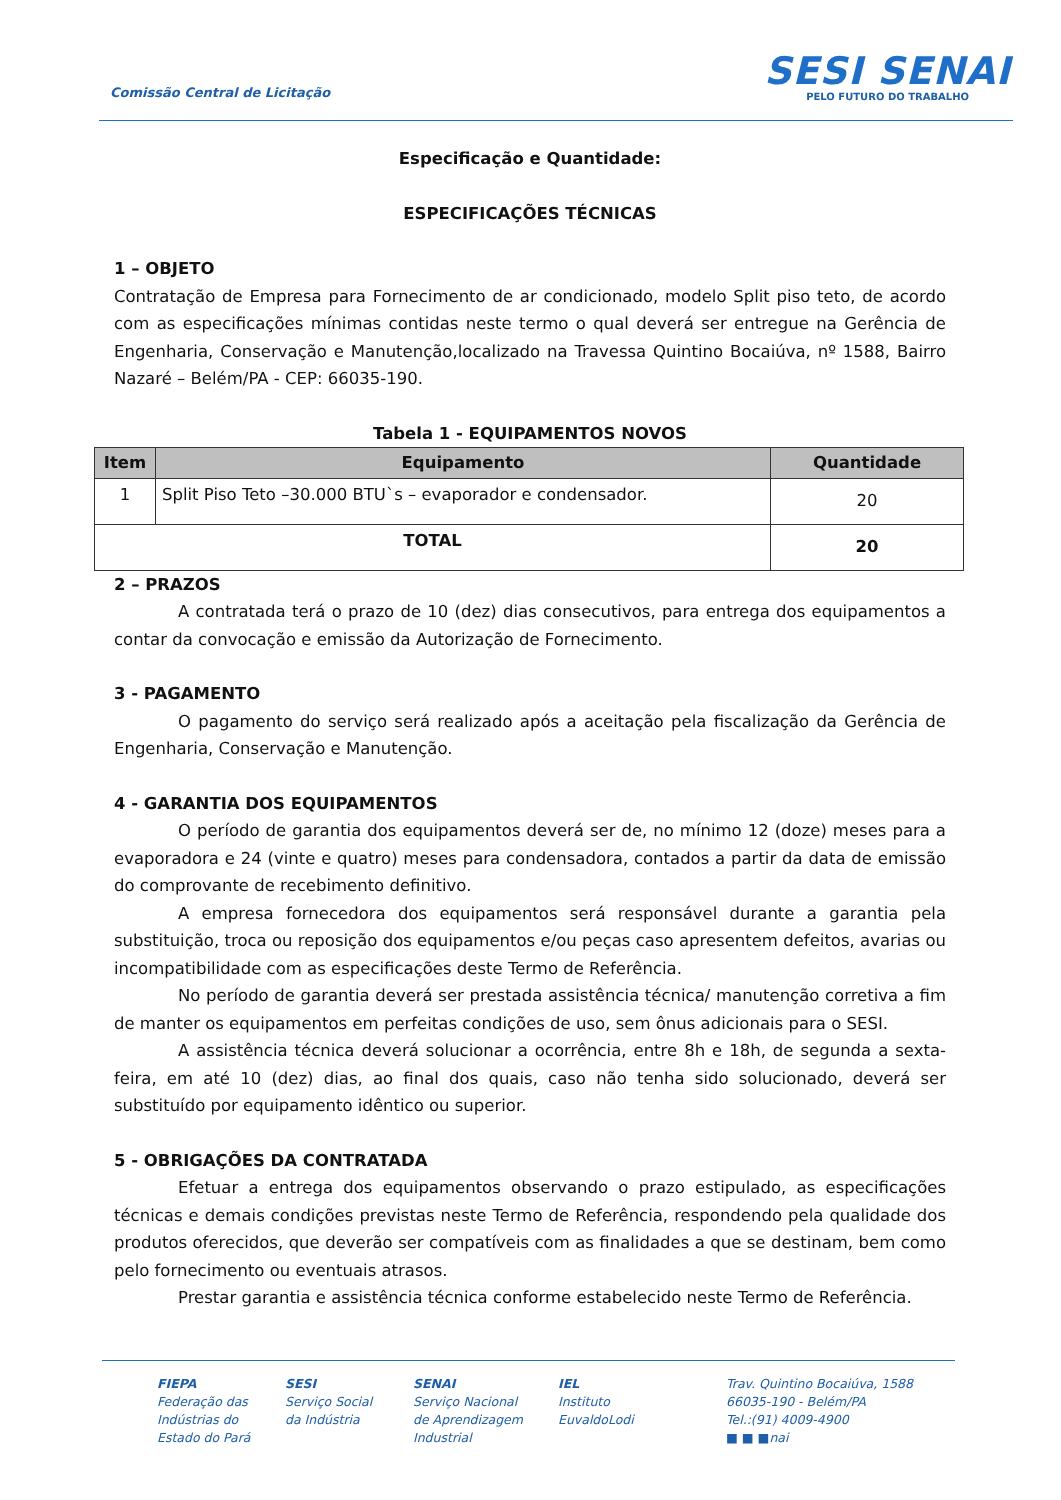Comissão Central de Licitação
SESI SENAI
PELO FUTURO DO TRABALHO
Especificação e Quantidade:
ESPECIFICAÇÕES TÉCNICAS
1 – OBJETO
Contratação de Empresa para Fornecimento de ar condicionado, modelo Split piso teto, de acordo com as especificações mínimas contidas neste termo o qual deverá ser entregue na Gerência de Engenharia, Conservação e Manutenção,localizado na Travessa Quintino Bocaiúva, nº 1588, Bairro Nazaré – Belém/PA - CEP: 66035-190.
Tabela 1 - EQUIPAMENTOS NOVOS
| Item | Equipamento | Quantidade |
| --- | --- | --- |
| 1 | Split Piso Teto –30.000 BTU`s – evaporador e condensador. | 20 |
| TOTAL | | 20 |
2 – PRAZOS
A contratada terá o prazo de 10 (dez) dias consecutivos, para entrega dos equipamentos a contar da convocação e emissão da Autorização de Fornecimento.
3 - PAGAMENTO
O pagamento do serviço será realizado após a aceitação pela fiscalização da Gerência de Engenharia, Conservação e Manutenção.
4 - GARANTIA DOS EQUIPAMENTOS
O período de garantia dos equipamentos deverá ser de, no mínimo 12 (doze) meses para a evaporadora e 24 (vinte e quatro) meses para condensadora, contados a partir da data de emissão do comprovante de recebimento definitivo.
A empresa fornecedora dos equipamentos será responsável durante a garantia pela substituição, troca ou reposição dos equipamentos e/ou peças caso apresentem defeitos, avarias ou incompatibilidade com as especificações deste Termo de Referência.
No período de garantia deverá ser prestada assistência técnica/ manutenção corretiva a fim de manter os equipamentos em perfeitas condições de uso, sem ônus adicionais para o SESI.
A assistência técnica deverá solucionar a ocorrência, entre 8h e 18h, de segunda a sexta-feira, em até 10 (dez) dias, ao final dos quais, caso não tenha sido solucionado, deverá ser substituído por equipamento idêntico ou superior.
5 - OBRIGAÇÕES DA CONTRATADA
Efetuar a entrega dos equipamentos observando o prazo estipulado, as especificações técnicas e demais condições previstas neste Termo de Referência, respondendo pela qualidade dos produtos oferecidos, que deverão ser compatíveis com as finalidades a que se destinam, bem como pelo fornecimento ou eventuais atrasos.
Prestar garantia e assistência técnica conforme estabelecido neste Termo de Referência.
FIEPA
Federação das
Indústrias do
Estado do Pará
SESI
Serviço Social
da Indústria
SENAI
Serviço Nacional
de Aprendizagem
Industrial
IEL
Instituto
EuvaldoLodi
Trav. Quintino Bocaiúva, 1588
66035-190 - Belém/PA
Tel.:(91) 4009-4900
■ ■ ■nai